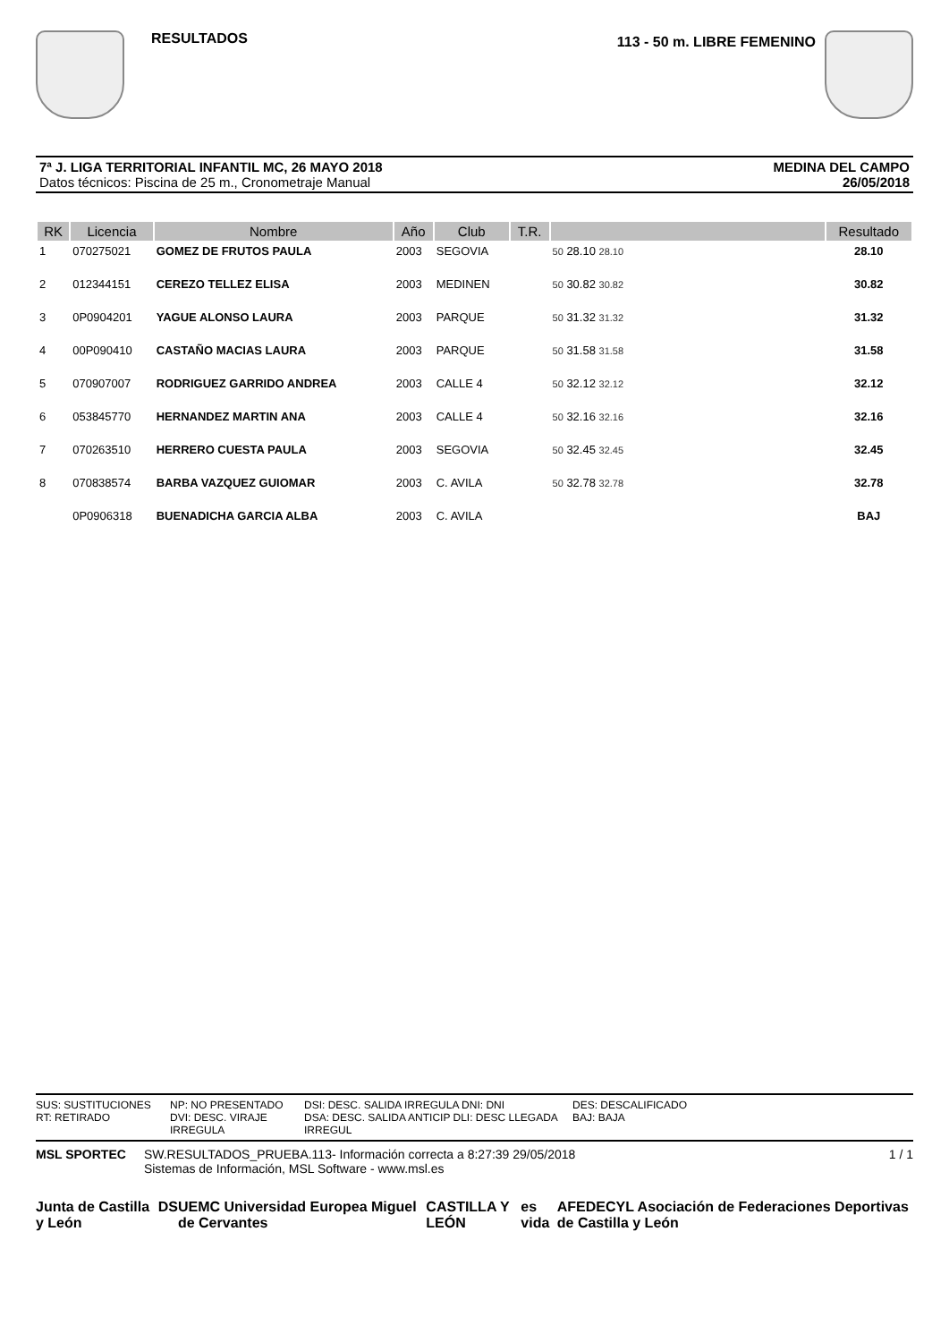RESULTADOS
113 - 50 m. LIBRE FEMENINO
7ª J. LIGA TERRITORIAL INFANTIL MC, 26 MAYO 2018
Datos técnicos: Piscina de 25 m., Cronometraje Manual
MEDINA DEL CAMPO
26/05/2018
| RK | Licencia | Nombre | Año | Club | T.R. | | Resultado |
| --- | --- | --- | --- | --- | --- | --- | --- |
| 1 | 070275021 | GOMEZ DE FRUTOS PAULA | 2003 | SEGOVIA | | 50 28.10 28.10 | 28.10 |
| 2 | 012344151 | CEREZO TELLEZ ELISA | 2003 | MEDINEN | | 50 30.82 30.82 | 30.82 |
| 3 | 0P0904201 | YAGUE ALONSO LAURA | 2003 | PARQUE | | 50 31.32 31.32 | 31.32 |
| 4 | 00P090410 | CASTAÑO MACIAS LAURA | 2003 | PARQUE | | 50 31.58 31.58 | 31.58 |
| 5 | 070907007 | RODRIGUEZ GARRIDO ANDREA | 2003 | CALLE 4 | | 50 32.12 32.12 | 32.12 |
| 6 | 053845770 | HERNANDEZ MARTIN ANA | 2003 | CALLE 4 | | 50 32.16 32.16 | 32.16 |
| 7 | 070263510 | HERRERO CUESTA PAULA | 2003 | SEGOVIA | | 50 32.45 32.45 | 32.45 |
| 8 | 070838574 | BARBA VAZQUEZ GUIOMAR | 2003 | C. AVILA | | 50 32.78 32.78 | 32.78 |
| | 0P0906318 | BUENADICHA GARCIA ALBA | 2003 | C. AVILA | | | BAJ |
SUS: SUSTITUCIONES NP: NO PRESENTADO DSI: DESC. SALIDA IRREGULA DNI: DNI DES: DESCALIFICADO RT: RETIRADO DVI: DESC. VIRAJE IRREGULA DSA: DESC. SALIDA ANTICIP DLI: DESC LLEGADA IRREGUL BAJ: BAJA
MSL SPORTEC SW.RESULTADOS_PRUEBA.113- Información correcta a 8:27:39 29/05/2018
Sistemas de Información, MSL Software - www.msl.es
1 / 1
Junta de Castilla y León DS UEMC Universidad Europea Miguel de Cervantes CASTILLA Y LEÓN es vida AFEDECYL Asociación de Federaciones Deportivas de Castilla y León